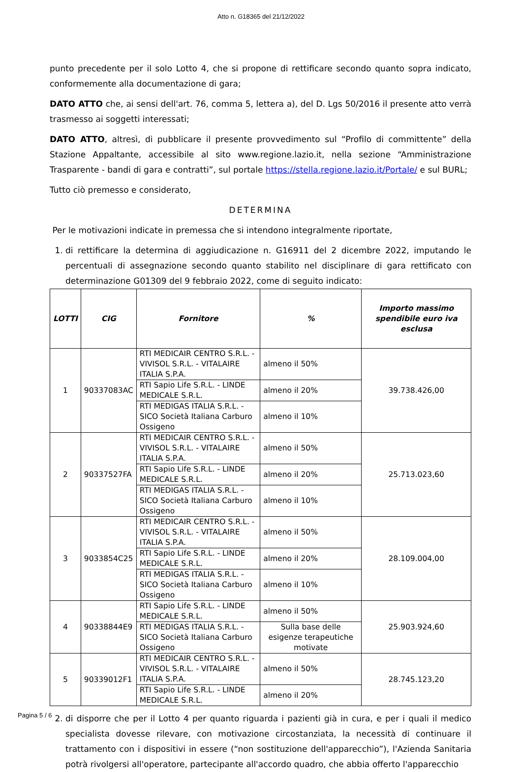Atto n. G18365 del 21/12/2022
punto precedente per il solo Lotto 4, che si propone di rettificare secondo quanto sopra indicato, conformemente alla documentazione di gara;
DATO ATTO che, ai sensi dell'art. 76, comma 5, lettera a), del D. Lgs 50/2016 il presente atto verrà trasmesso ai soggetti interessati;
DATO ATTO, altresì, di pubblicare il presente provvedimento sul “Profilo di committente” della Stazione Appaltante, accessibile al sito www.regione.lazio.it, nella sezione “Amministrazione Trasparente - bandi di gara e contratti”, sul portale https://stella.regione.lazio.it/Portale/ e sul BURL;
Tutto ciò premesso e considerato,
DETERMINA
Per le motivazioni indicate in premessa che si intendono integralmente riportate,
1. di rettificare la determina di aggiudicazione n. G16911 del 2 dicembre 2022, imputando le percentuali di assegnazione secondo quanto stabilito nel disciplinare di gara rettificato con determinazione G01309 del 9 febbraio 2022, come di seguito indicato:
| LOTTI | CIG | Fornitore | % | Importo massimo spendibile euro iva esclusa |
| --- | --- | --- | --- | --- |
| 1 | 90337083AC | RTI MEDICAIR CENTRO S.R.L. - VIVISOL S.R.L. - VITALAIRE ITALIA S.P.A. | almeno il 50% | 39.738.426,00 |
| | | RTI Sapio Life S.R.L. - LINDE MEDICALE S.R.L. | almeno il 20% | |
| | | RTI MEDIGAS ITALIA S.R.L. - SICO Società Italiana Carburo Ossigeno | almeno il 10% | |
| 2 | 90337527FA | RTI MEDICAIR CENTRO S.R.L. - VIVISOL S.R.L. - VITALAIRE ITALIA S.P.A. | almeno il 50% | 25.713.023,60 |
| | | RTI Sapio Life S.R.L. - LINDE MEDICALE S.R.L. | almeno il 20% | |
| | | RTI MEDIGAS ITALIA S.R.L. - SICO Società Italiana Carburo Ossigeno | almeno il 10% | |
| 3 | 9033854C25 | RTI MEDICAIR CENTRO S.R.L. - VIVISOL S.R.L. - VITALAIRE ITALIA S.P.A. | almeno il 50% | 28.109.004,00 |
| | | RTI Sapio Life S.R.L. - LINDE MEDICALE S.R.L. | almeno il 20% | |
| | | RTI MEDIGAS ITALIA S.R.L. - SICO Società Italiana Carburo Ossigeno | almeno il 10% | |
| 4 | 90338844E9 | RTI Sapio Life S.R.L. - LINDE MEDICALE S.R.L. | almeno il 50% | 25.903.924,60 |
| | | RTI MEDIGAS ITALIA S.R.L. - SICO Società Italiana Carburo Ossigeno | Sulla base delle esigenze terapeutiche motivate | |
| 5 | 90339012F1 | RTI MEDICAIR CENTRO S.R.L. - VIVISOL S.R.L. - VITALAIRE ITALIA S.P.A. | almeno il 50% | 28.745.123,20 |
| | | RTI Sapio Life S.R.L. - LINDE MEDICALE S.R.L. | almeno il 20% | |
2. di disporre che per il Lotto 4 per quanto riguarda i pazienti già in cura, e per i quali il medico specialista dovesse rilevare, con motivazione circostanziata, la necessità di continuare il trattamento con i dispositivi in essere (“non sostituzione dell'apparecchio”), l'Azienda Sanitaria potrà rivolgersi all'operatore, partecipante all'accordo quadro, che abbia offerto l'apparecchio
Pagina 5 / 6